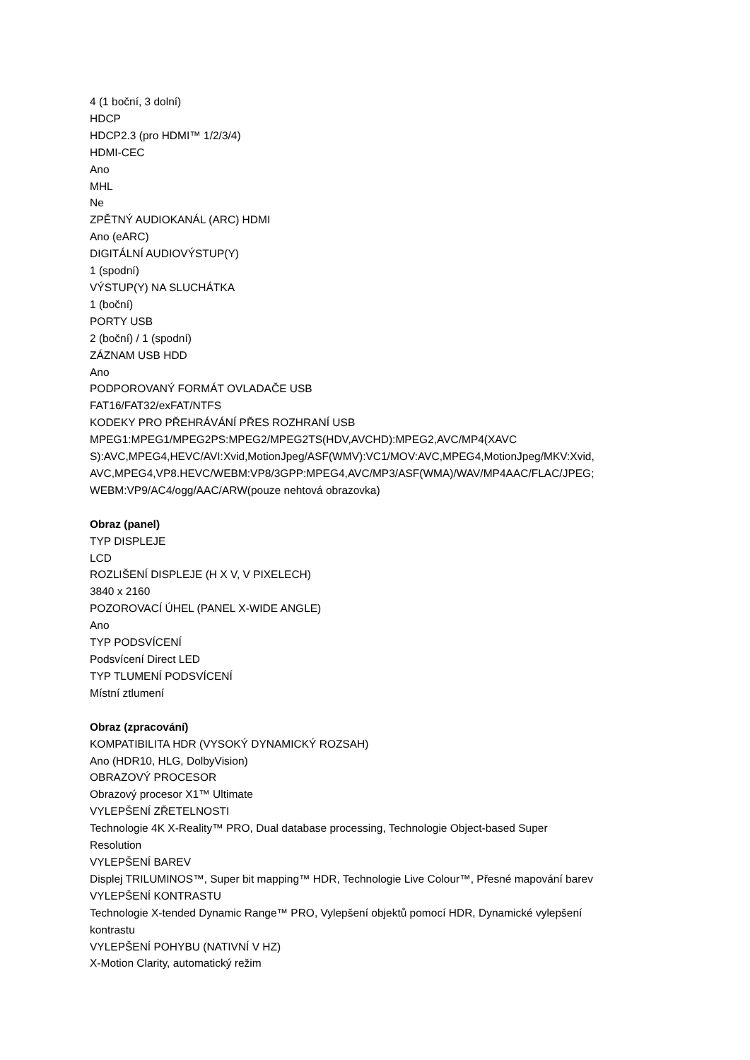4 (1 boční, 3 dolní)
HDCP
HDCP2.3 (pro HDMI™ 1/2/3/4)
HDMI-CEC
Ano
MHL
Ne
ZPĚTNÝ AUDIOKANÁL (ARC) HDMI
Ano (eARC)
DIGITÁLNÍ AUDIOVÝSTUP(Y)
1 (spodní)
VÝSTUP(Y) NA SLUCHÁTKA
1 (boční)
PORTY USB
2 (boční) / 1 (spodní)
ZÁZNAM USB HDD
Ano
PODPOROVANÝ FORMÁT OVLADAČE USB
FAT16/FAT32/exFAT/NTFS
KODEKY PRO PŘEHRÁVÁNÍ PŘES ROZHRANÍ USB
MPEG1:MPEG1/MPEG2PS:MPEG2/MPEG2TS(HDV,AVCHD):MPEG2,AVC/MP4(XAVC
S):AVC,MPEG4,HEVC/AVI:Xvid,MotionJpeg/ASF(WMV):VC1/MOV:AVC,MPEG4,MotionJpeg/MKV:Xvid,
AVC,MPEG4,VP8.HEVC/WEBM:VP8/3GPP:MPEG4,AVC/MP3/ASF(WMA)/WAV/MP4AAC/FLAC/JPEG;
WEBM:VP9/AC4/ogg/AAC/ARW(pouze nehtová obrazovka)
Obraz (panel)
TYP DISPLEJE
LCD
ROZLIŠENÍ DISPLEJE (H X V, V PIXELECH)
3840 x 2160
POZOROVACÍ ÚHEL (PANEL X-WIDE ANGLE)
Ano
TYP PODSVÍCENÍ
Podsvícení Direct LED
TYP TLUMENÍ PODSVÍCENÍ
Místní ztlumení
Obraz (zpracování)
KOMPATIBILITA HDR (VYSOKÝ DYNAMICKÝ ROZSAH)
Ano (HDR10, HLG, DolbyVision)
OBRAZOVÝ PROCESOR
Obrazový procesor X1™ Ultimate
VYLEPŠENÍ ZŘETELNOSTI
Technologie 4K X-Reality™ PRO, Dual database processing, Technologie Object-based Super
Resolution
VYLEPŠENÍ BAREV
Displej TRILUMINOS™, Super bit mapping™ HDR, Technologie Live Colour™, Přesné mapování barev
VYLEPŠENÍ KONTRASTU
Technologie X-tended Dynamic Range™ PRO, Vylepšení objektů pomocí HDR, Dynamické vylepšení
kontrastu
VYLEPŠENÍ POHYBU (NATIVNÍ V HZ)
X-Motion Clarity, automatický režim